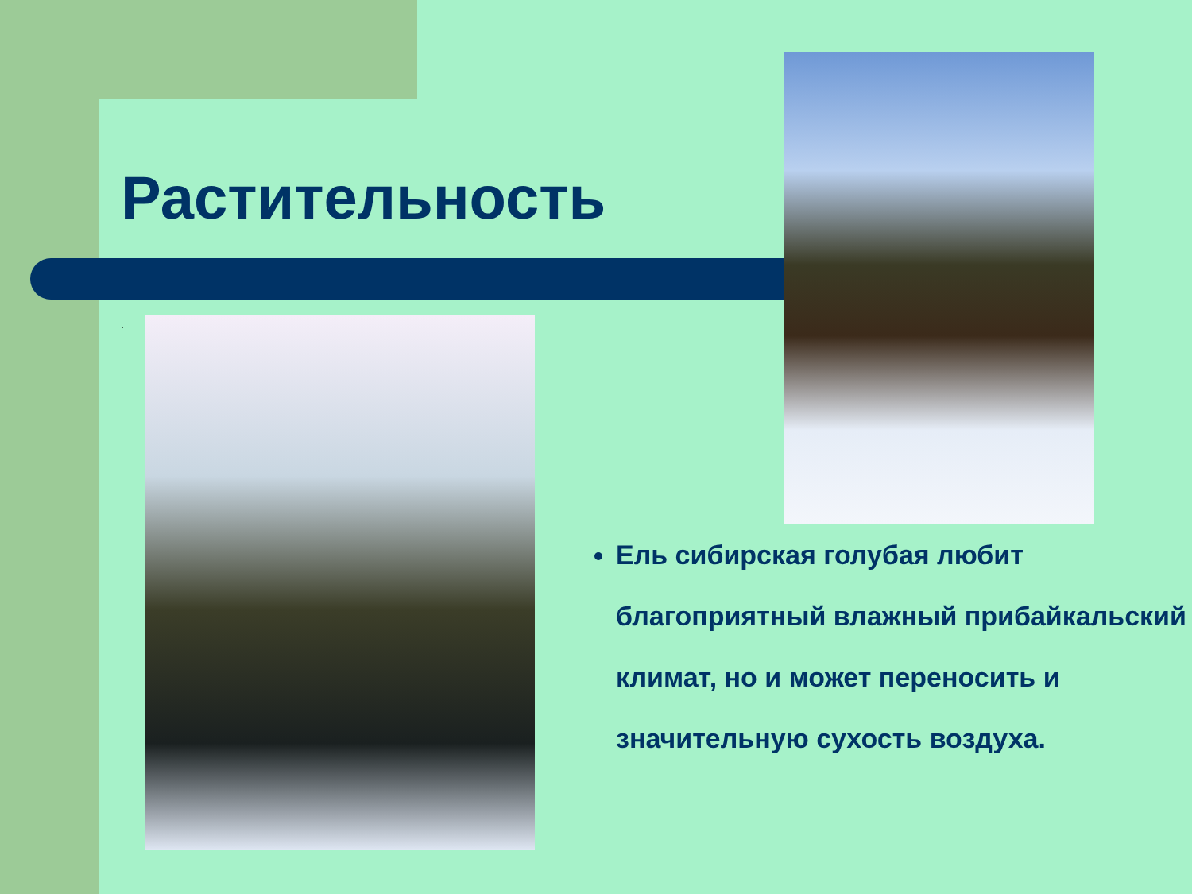Растительность
.
Ель сибирская голубая любит благоприятный влажный прибайкальский климат, но и может переносить и значительную сухость воздуха.